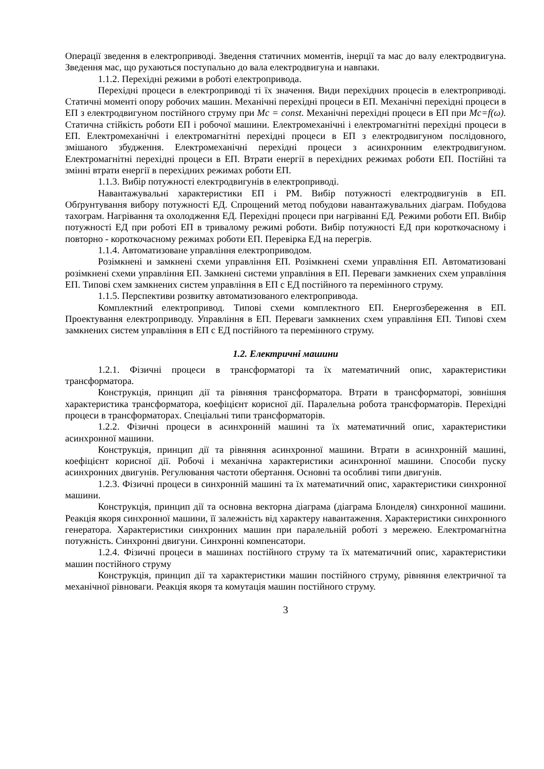Операції зведення в електроприводі. Зведення статичних моментів, інерції та мас до валу електродвигуна. Зведення мас, що рухаються поступально до вала електродвигуна и навпаки.
1.1.2. Перехідні режими в роботі електропривода.
Перехідні процеси в електроприводі ті їх значення. Види перехідних процесів в електроприводі. Статичні моменті опору робочих машин. Механічні перехідні процеси в ЕП. Механічні перехідні процеси в ЕП з електродвигуном постійного струму при Mc = const. Механічні перехідні процеси в ЕП при Mc=f(ω). Статична стійкість роботи ЕП і робочої машини. Електромеханічні і електромагнітні перехідні процеси в ЕП. Електромеханічні і електромагнітні перехідні процеси в ЕП з електродвигуном послідовного, змішаного збудження. Електромеханічні перехідні процеси з асинхронним електродвигуном. Електромагнітні перехідні процеси в ЕП. Втрати енергії в перехідних режимах роботи ЕП. Постійні та змінні втрати енергії в перехідних режимах роботи ЕП.
1.1.3. Вибір потужності електродвигунів в електроприводі.
Навантажувальні характеристики ЕП і РМ. Вибір потужності електродвигунів в ЕП. Обґрунтування вибору потужності ЕД. Спрощений метод побудови навантажувальних діаграм. Побудова тахограм. Нагрівання та охолодження ЕД. Перехідні процеси при нагріванні ЕД. Режими роботи ЕП. Вибір потужності ЕД при роботі ЕП в тривалому режимі роботи. Вибір потужності ЕД при короткочасному і повторно - короткочасному режимах роботи ЕП. Перевірка ЕД на перегрів.
1.1.4. Автоматизоване управління електроприводом.
Розімкнені и замкнені схеми управління ЕП. Розімкнені схеми управління ЕП. Автоматизовані розімкнені схеми управління ЕП. Замкнені системи управління в ЕП. Переваги замкнених схем управління ЕП. Типові схем замкнених систем управління в ЕП с ЕД постійного та перемінного струму.
1.1.5. Перспективи розвитку автоматизованого електропривода.
Комплектний електропривод. Типові схеми комплектного ЕП. Енергозбереження в ЕП. Проектування електроприводу. Управління в ЕП. Переваги замкнених схем управління ЕП. Типові схем замкнених систем управління в ЕП с ЕД постійного та перемінного струму.
1.2. Електричні машини
1.2.1. Фізичні процеси в трансформаторі та їх математичний опис, характеристики трансформатора.
Конструкція, принцип дії та рівняння трансформатора. Втрати в трансформаторі, зовнішня характеристика трансформатора, коефіцієнт корисної дії. Паралельна робота трансформаторів. Перехідні процеси в трансформаторах. Спеціальні типи трансформаторів.
1.2.2. Фізичні процеси в асинхронній машині та їх математичний опис, характеристики асинхронної машини.
Конструкція, принцип дії та рівняння асинхронної машини. Втрати в асинхронній машині, коефіцієнт корисної дії. Робочі і механічна характеристики асинхронної машини. Способи пуску асинхронних двигунів. Регулювання частоти обертання. Основні та особливі типи двигунів.
1.2.3. Фізичні процеси в синхронній машині та їх математичний опис, характеристики синхронної машини.
Конструкція, принцип дії та основна векторна діаграма (діаграма Блонделя) синхронної машини. Реакція якоря синхронної машини, її залежність від характеру навантаження. Характеристики синхронного генератора. Характеристики синхронних машин при паралельній роботі з мережею. Електромагнітна потужність. Синхронні двигуни. Синхронні компенсатори.
1.2.4. Фізичні процеси в машинах постійного струму та їх математичний опис, характеристики машин постійного струму
Конструкція, принцип дії та характеристики машин постійного струму, рівняння електричної та механічної рівноваги. Реакція якоря та комутація машин постійного струму.
3